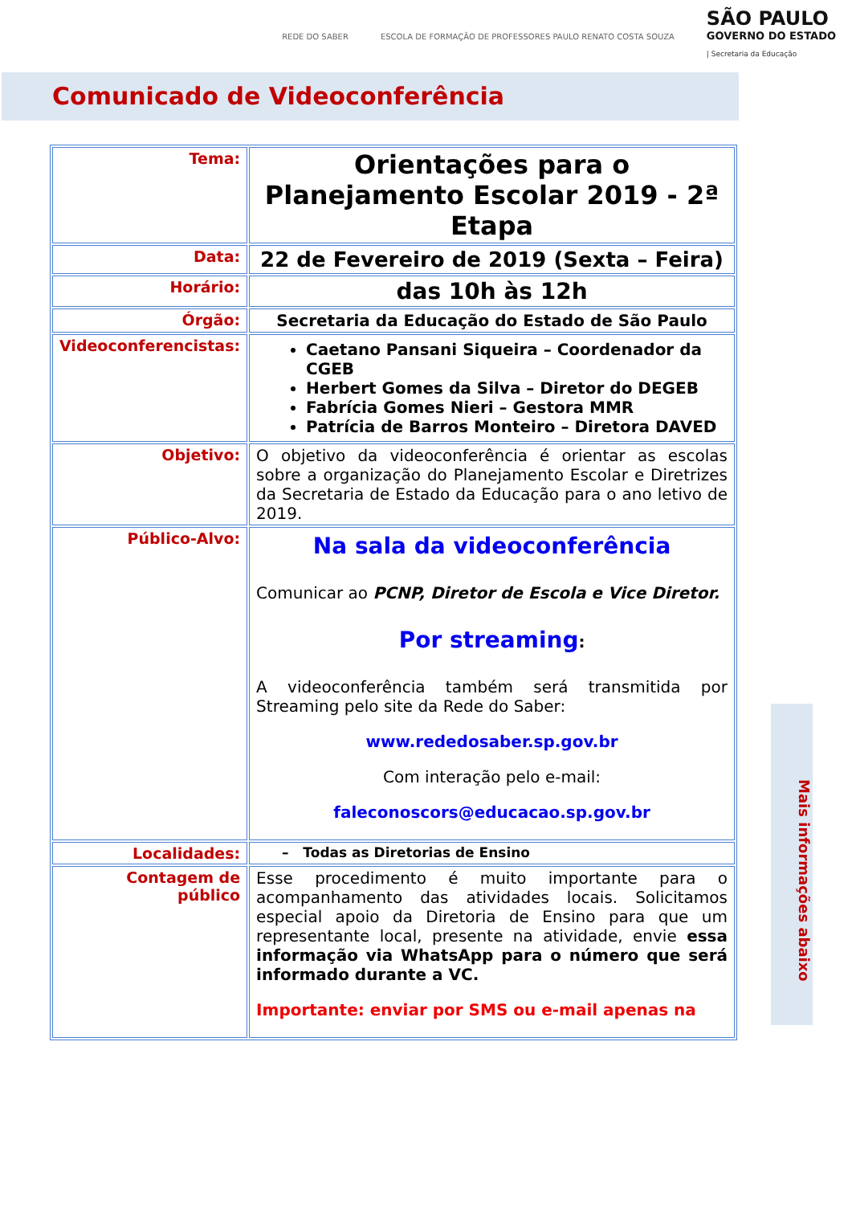REDE DO SABER ESCOLA DE FORMAÇÃO DE PROFESSORES PAULO RENATO COSTA SOUZA
SÃO PAULO
GOVERNO DO ESTADO
| Secretaria da Educação
Comunicado de Videoconferência
| Tema: | Orientações para o Planejamento Escolar 2019 - 2ª Etapa |
| Data: | 22 de Fevereiro de 2019 (Sexta – Feira) |
| Horário: | das 10h às 12h |
| Órgão: | Secretaria da Educação do Estado de São Paulo |
| Videoconferencistas: | Caetano Pansani Siqueira – Coordenador da CGEB Herbert Gomes da Silva – Diretor do DEGEB Fabrícia Gomes Nieri – Gestora MMR Patrícia de Barros Monteiro – Diretora DAVED |
| Objetivo: | O objetivo da videoconferência é orientar as escolas sobre a organização do Planejamento Escolar e Diretrizes da Secretaria de Estado da Educação para o ano letivo de 2019. |
| Público-Alvo: | Na sala da videoconferência Comunicar ao PCNP, Diretor de Escola e Vice Diretor. Por streaming : A videoconferência também será transmitida por Streaming pelo site da Rede do Saber: www.rededosaber.sp.gov.br Com interação pelo e-mail: faleconoscors@educacao.sp.gov.br |
| Localidades: | – Todas as Diretorias de Ensino |
| Contagem de público | Esse procedimento é muito importante para o acompanhamento das atividades locais. Solicitamos especial apoio da Diretoria de Ensino para que um representante local, presente na atividade, envie essa informação via WhatsApp para o número que será informado durante a VC. Importante: enviar por SMS ou e-mail apenas na |
Mais informações abaixo